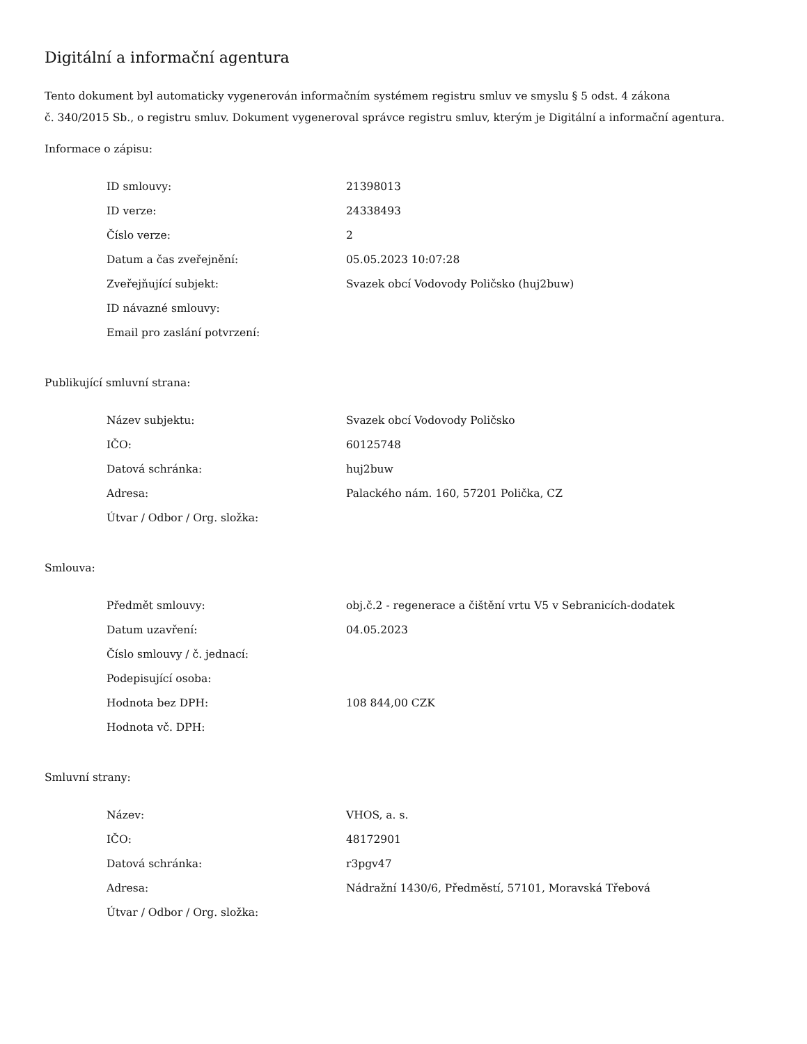Digitální a informační agentura
Tento dokument byl automaticky vygenerován informačním systémem registru smluv ve smyslu § 5 odst. 4 zákona
č. 340/2015 Sb., o registru smluv. Dokument vygeneroval správce registru smluv, kterým je Digitální a informační agentura.
Informace o zápisu:
| ID smlouvy: | 21398013 |
| ID verze: | 24338493 |
| Číslo verze: | 2 |
| Datum a čas zveřejnění: | 05.05.2023 10:07:28 |
| Zveřejňující subjekt: | Svazek obcí Vodovody Poličsko (huj2buw) |
| ID návazné smlouvy: | |
| Email pro zaslání potvrzení: | |
Publikující smluvní strana:
| Název subjektu: | Svazek obcí Vodovody Poličsko |
| IČO: | 60125748 |
| Datová schránka: | huj2buw |
| Adresa: | Palackého nám. 160, 57201 Polička, CZ |
| Útvar / Odbor / Org. složka: | |
Smlouva:
| Předmět smlouvy: | obj.č.2 - regenerace a čištění vrtu V5 v Sebranicích-dodatek |
| Datum uzavření: | 04.05.2023 |
| Číslo smlouvy / č. jednací: | |
| Podepisující osoba: | |
| Hodnota bez DPH: | 108 844,00 CZK |
| Hodnota vč. DPH: | |
Smluvní strany:
| Název: | VHOS, a. s. |
| IČO: | 48172901 |
| Datová schránka: | r3pgv47 |
| Adresa: | Nádražní 1430/6, Předměstí, 57101, Moravská Třebová |
| Útvar / Odbor / Org. složka: | |